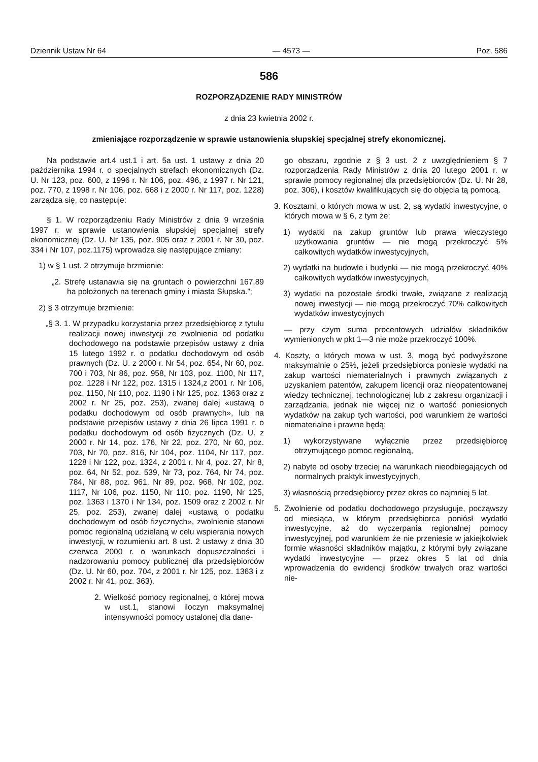Dziennik Ustaw Nr 64 — 4573 — Poz. 586
586
ROZPORZĄDZENIE RADY MINISTRÓW
z dnia 23 kwietnia 2002 r.
zmieniające rozporządzenie w sprawie ustanowienia słupskiej specjalnej strefy ekonomicznej.
Na podstawie art.4 ust.1 i art. 5a ust. 1 ustawy z dnia 20 października 1994 r. o specjalnych strefach ekonomicznych (Dz. U. Nr 123, poz. 600, z 1996 r. Nr 106, poz. 496, z 1997 r. Nr 121, poz. 770, z 1998 r. Nr 106, poz. 668 i z 2000 r. Nr 117, poz. 1228) zarządza się, co następuje:
§ 1. W rozporządzeniu Rady Ministrów z dnia 9 września 1997 r. w sprawie ustanowienia słupskiej specjalnej strefy ekonomicznej (Dz. U. Nr 135, poz. 905 oraz z 2001 r. Nr 30, poz. 334 i Nr 107, poz.1175) wprowadza się następujące zmiany:
1) w § 1 ust. 2 otrzymuje brzmienie:
„2. Strefę ustanawia się na gruntach o powierzchni 167,89 ha położonych na terenach gminy i miasta Słupska.”;
2) § 3 otrzymuje brzmienie:
„§ 3. 1. W przypadku korzystania przez przedsiębiorcę z tytułu realizacji nowej inwestycji ze zwolnienia od podatku dochodowego na podstawie przepisów ustawy z dnia 15 lutego 1992 r. o podatku dochodowym od osób prawnych (Dz. U. z 2000 r. Nr 54, poz. 654, Nr 60, poz. 700 i 703, Nr 86, poz. 958, Nr 103, poz. 1100, Nr 117, poz. 1228 i Nr 122, poz. 1315 i 1324,z 2001 r. Nr 106, poz. 1150, Nr 110, poz. 1190 i Nr 125, poz. 1363 oraz z 2002 r. Nr 25, poz. 253), zwanej dalej «ustawą o podatku dochodowym od osób prawnych», lub na podstawie przepisów ustawy z dnia 26 lipca 1991 r. o podatku dochodowym od osób fizycznych (Dz. U. z 2000 r. Nr 14, poz. 176, Nr 22, poz. 270, Nr 60, poz. 703, Nr 70, poz. 816, Nr 104, poz. 1104, Nr 117, poz. 1228 i Nr 122, poz. 1324, z 2001 r. Nr 4, poz. 27, Nr 8, poz. 64, Nr 52, poz. 539, Nr 73, poz. 764, Nr 74, poz. 784, Nr 88, poz. 961, Nr 89, poz. 968, Nr 102, poz. 1117, Nr 106, poz. 1150, Nr 110, poz. 1190, Nr 125, poz. 1363 i 1370 i Nr 134, poz. 1509 oraz z 2002 r. Nr 25, poz. 253), zwanej dalej «ustawą o podatku dochodowym od osób fizycznych», zwolnienie stanowi pomoc regionalną udzielaną w celu wspierania nowych inwestycji, w rozumieniu art. 8 ust. 2 ustawy z dnia 30 czerwca 2000 r. o warunkach dopuszczalności i nadzorowaniu pomocy publicznej dla przedsiębiorców (Dz. U. Nr 60, poz. 704, z 2001 r. Nr 125, poz. 1363 i z 2002 r. Nr 41, poz. 363).
2. Wielkość pomocy regionalnej, o której mowa w ust.1, stanowi iloczyn maksymalnej intensywności pomocy ustalonej dla dane-
go obszaru, zgodnie z § 3 ust. 2 z uwzględnieniem § 7 rozporządzenia Rady Ministrów z dnia 20 lutego 2001 r. w sprawie pomocy regionalnej dla przedsiębiorców (Dz. U. Nr 28, poz. 306), i kosztów kwalifikujących się do objęcia tą pomocą.
3. Kosztami, o których mowa w ust. 2, są wydatki inwestycyjne, o których mowa w § 6, z tym że:
1) wydatki na zakup gruntów lub prawa wieczystego użytkowania gruntów — nie mogą przekroczyć 5% całkowitych wydatków inwestycyjnych,
2) wydatki na budowle i budynki — nie mogą przekroczyć 40% całkowitych wydatków inwestycyjnych,
3) wydatki na pozostałe środki trwałe, związane z realizacją nowej inwestycji — nie mogą przekroczyć 70% całkowitych wydatków inwestycyjnych
— przy czym suma procentowych udziałów składników wymienionych w pkt 1—3 nie może przekroczyć 100%.
4. Koszty, o których mowa w ust. 3, mogą być podwyższone maksymalnie o 25%, jeżeli przedsiębiorca poniesie wydatki na zakup wartości niematerialnych i prawnych związanych z uzyskaniem patentów, zakupem licencji oraz nieopatentowanej wiedzy technicznej, technologicznej lub z zakresu organizacji i zarządzania, jednak nie więcej niż o wartość poniesionych wydatków na zakup tych wartości, pod warunkiem że wartości niematerialne i prawne będą:
1) wykorzystywane wyłącznie przez przedsiębiorcę otrzymującego pomoc regionalną,
2) nabyte od osoby trzeciej na warunkach nieodbiegających od normalnych praktyk inwestycyjnych,
3) własnością przedsiębiorcy przez okres co najmniej 5 lat.
5. Zwolnienie od podatku dochodowego przysługuje, począwszy od miesiąca, w którym przedsiębiorca poniósł wydatki inwestycyjne, aż do wyczerpania regionalnej pomocy inwestycyjnej, pod warunkiem że nie przeniesie w jakiejkolwiek formie własności składników majątku, z którymi były związane wydatki inwestycyjne — przez okres 5 lat od dnia wprowadzenia do ewidencji środków trwałych oraz wartości nie-